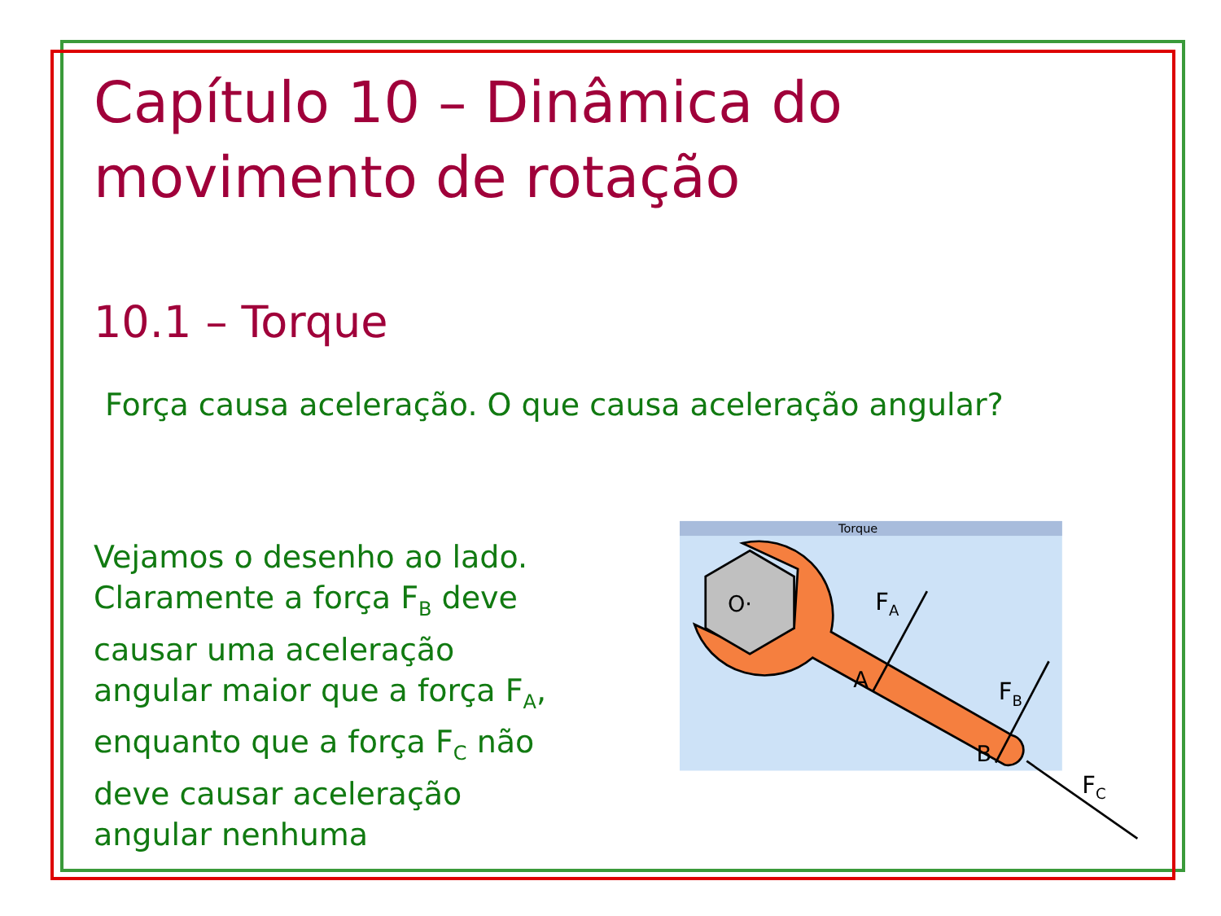Capítulo 10 – Dinâmica do movimento de rotação
10.1 – Torque
Força causa aceleração. O que causa aceleração angular?
Vejamos o desenho ao lado. Claramente a força F<sub>B</sub> deve causar uma aceleração angular maior que a força F<sub>A</sub>, enquanto que a força F<sub>C</sub> não deve causar aceleração angular nenhuma
Torque
O·
A
B
FA
FB
FC